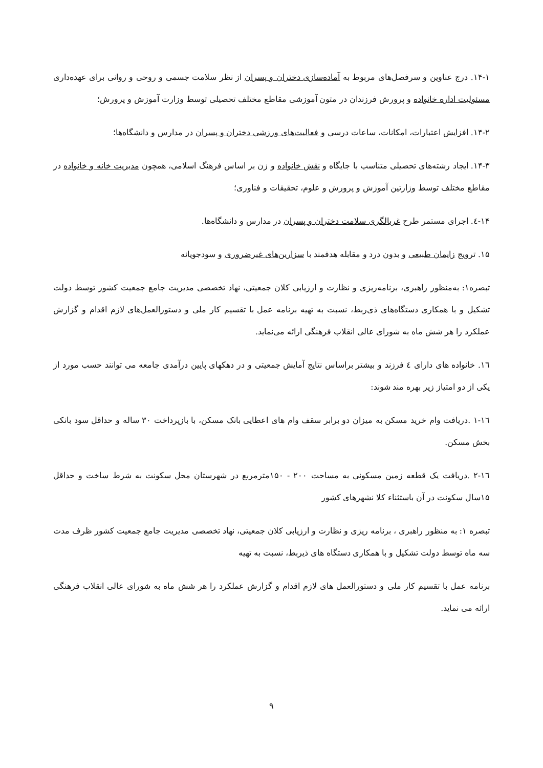۱۴-۱. درج عناوین و سرفصل‌های مربوط به آماده‌سازی دختران و پسران از نظر سلامت جسمی و روحی و روانی برای عهده‌داری مسئولیت اداره خانواده و پرورش فرزندان در متون آموزشی مقاطع مختلف تحصیلی توسط وزارت آموزش و پرورش؛
۱۴-۲. افزایش اعتبارات، امکانات، ساعات درسی و فعالیت‌های ورزشی دختران و پسران در مدارس و دانشگاه‌ها؛
۱۴-۳. ایجاد رشته‌های تحصیلی متناسب با جایگاه و نقش خانواده و زن بر اساس فرهنگ اسلامی، همچون مدیریت خانه و خانواده در مقاطع مختلف توسط وزارتین آموزش و پرورش و علوم، تحقیقات و فناوری؛
۱۴-٤. اجرای مستمر طرح غربالگری سلامت دختران و پسران در مدارس و دانشگاه‌ها.
۱۵. ترویج زایمان طبیعی و بدون درد و مقابله هدفمند با سزارین‌های غیرضروری و سودجویانه
تبصره۱: به‌منظور راهبری، برنامه‌ریزی و نظارت و ارزیابی کلان جمعیتی، نهاد تخصصی مدیریت جامع جمعیت کشور توسط دولت تشکیل و با همکاری دستگاه‌های ذی‌ربط، نسبت به تهیه برنامه عمل با تقسیم کار ملی و دستورالعمل‌های لازم اقدام و گزارش عملکرد را هر شش ماه به شورای عالی انقلاب فرهنگی ارائه می‌نماید.
۱٦. خانواده های دارای ٤ فرزند و بیشتر براساس نتایج آمایش جمعیتی و در دهکهای پایین درآمدی جامعه می توانند حسب مورد از یکی از دو امتیاز زیر بهره مند شوند:
۱٦-۱ .دریافت وام خرید مسکن به میزان دو برابر سقف وام های اعطایی بانک مسکن، با بازپرداخت ۳۰ ساله و حداقل سود بانکی بخش مسکن.
۱٦-۲ .دریافت یک قطعه زمین مسکونی به مساحت ۲۰۰ - ۱۵۰مترمربع در شهرستان محل سکونت به شرط ساخت و حداقل ۱۵سال سکونت در آن باستثناء کلا نشهرهای کشور
تبصره ۱: به منظور راهبری ، برنامه ریزی و نظارت و ارزیابی کلان جمعیتی، نهاد تخصصی مدیریت جامع جمعیت کشور ظرف مدت سه ماه توسط دولت تشکیل و با همکاری دستگاه های ذیربط، نسبت به تهیه
برنامه عمل با تقسیم کار ملی و دستورالعمل های لازم اقدام و گزارش عملکرد را هر شش ماه به شورای عالی انقلاب فرهنگی ارائه می نماید.
۹